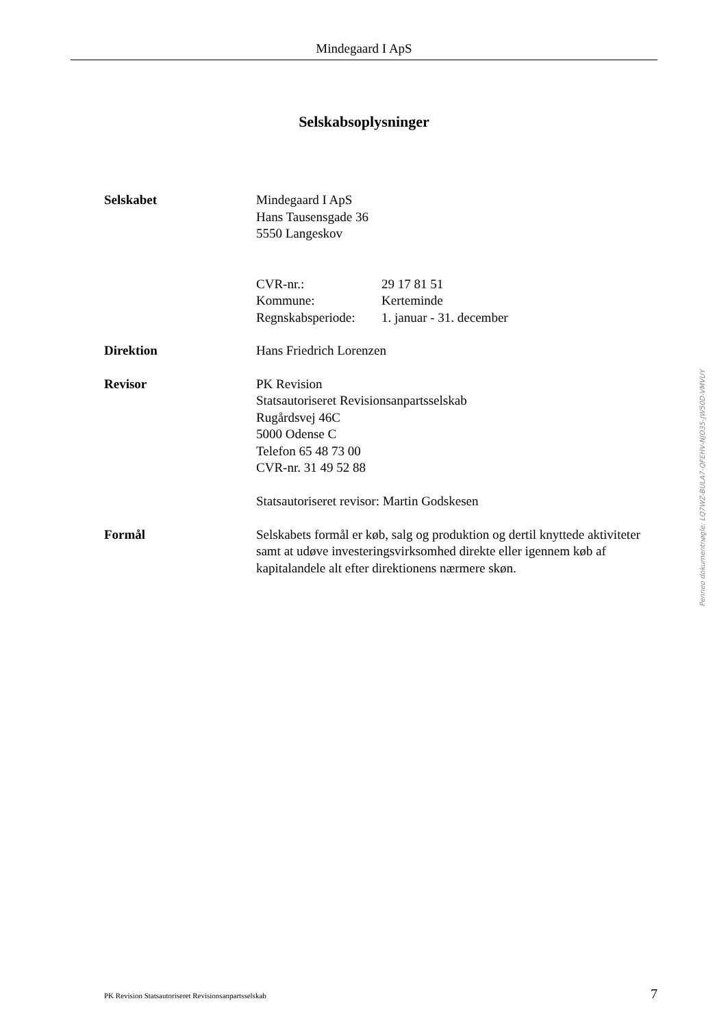Mindegaard I ApS
Selskabsoplysninger
Selskabet Mindegaard I ApS
Hans Tausensgade 36
5550 Langeskov
| CVR-nr.: | 29 17 81 51 |
| Kommune: | Kerteminde |
| Regnskabsperiode: | 1. januar - 31. december |
Direktion Hans Friedrich Lorenzen
Revisor PK Revision
Statsautoriseret Revisionsanpartsselskab
Rugårdsvej 46C
5000 Odense C
Telefon 65 48 73 00
CVR-nr. 31 49 52 88
Statsautoriseret revisor: Martin Godskesen
Formål Selskabets formål er køb, salg og produktion og dertil knyttede aktiviteter samt at udøve investeringsvirksomhed direkte eller igennem køb af kapitalandele alt efter direktionens nærmere skøn.
Penneo dokumentnøgle: LQ7WZ-BULA7-QFEHV-NJO35-JW50D-VMVUY
PK Revision Statsautoriseret Revisionsanpartsselskab 7